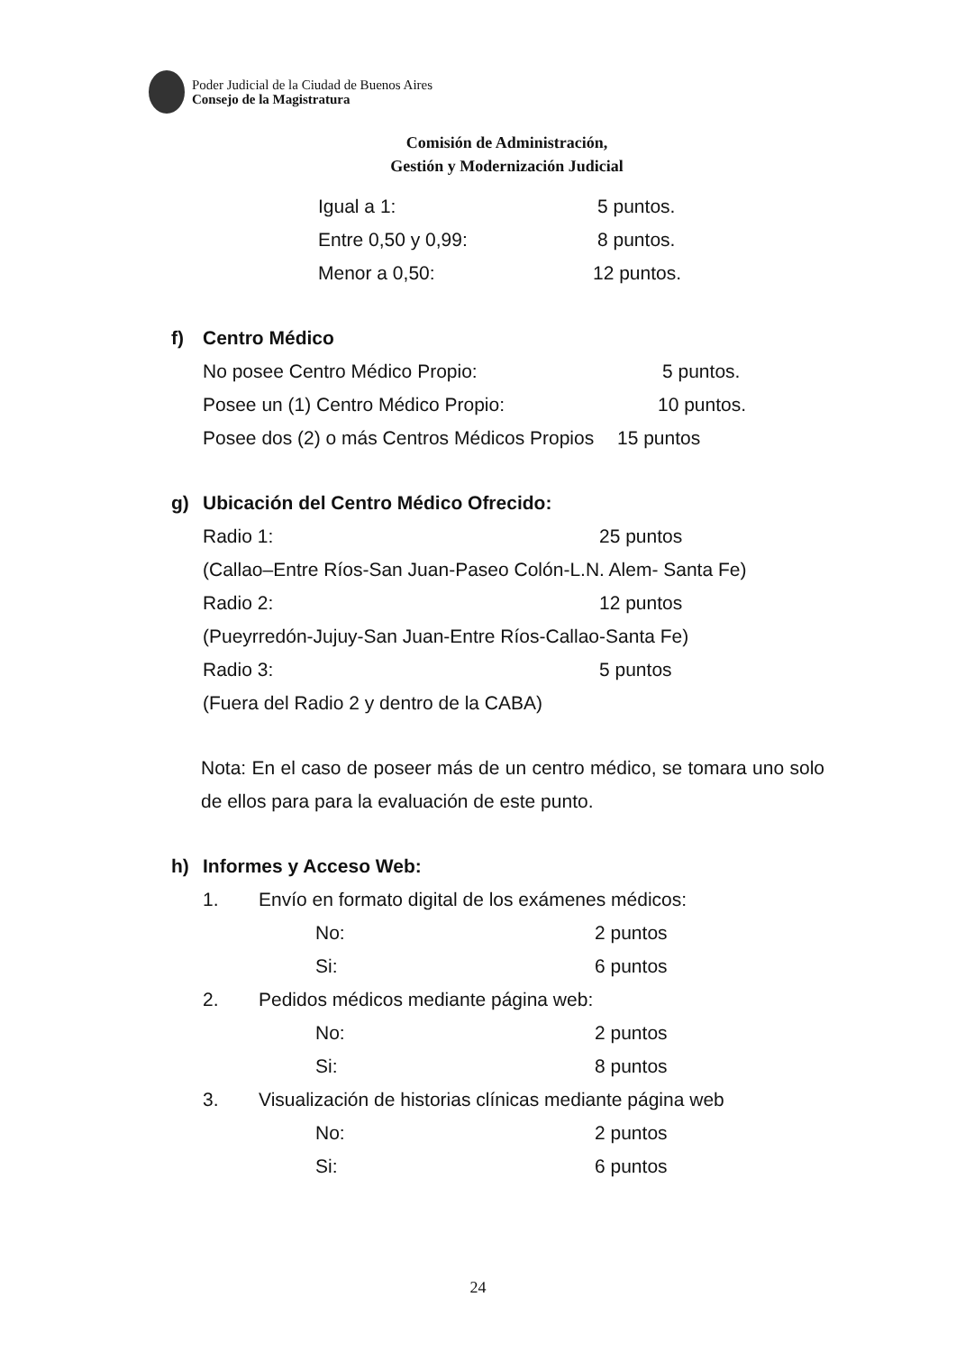Poder Judicial de la Ciudad de Buenos Aires
Consejo de la Magistratura
Comisión de Administración,
Gestión y Modernización Judicial
Igual a 1: 5 puntos.
Entre 0,50 y 0,99: 8 puntos.
Menor a 0,50: 12 puntos.
f) Centro Médico
No posee Centro Médico Propio: 5 puntos.
Posee un (1) Centro Médico Propio: 10 puntos.
Posee dos (2) o más Centros Médicos Propios 15 puntos
g) Ubicación del Centro Médico Ofrecido:
Radio 1: 25 puntos
(Callao–Entre Ríos-San Juan-Paseo Colón-L.N. Alem- Santa Fe)
Radio 2: 12 puntos
(Pueyrredón-Jujuy-San Juan-Entre Ríos-Callao-Santa Fe)
Radio 3: 5 puntos
(Fuera del Radio 2 y dentro de la CABA)
Nota: En el caso de poseer más de un centro médico, se tomara uno solo de ellos para para la evaluación de este punto.
h) Informes y Acceso Web:
1. Envío en formato digital de los exámenes médicos:
No: 2 puntos
Si: 6 puntos
2. Pedidos médicos mediante página web:
No: 2 puntos
Si: 8 puntos
3. Visualización de historias clínicas mediante página web
No: 2 puntos
Si: 6 puntos
24